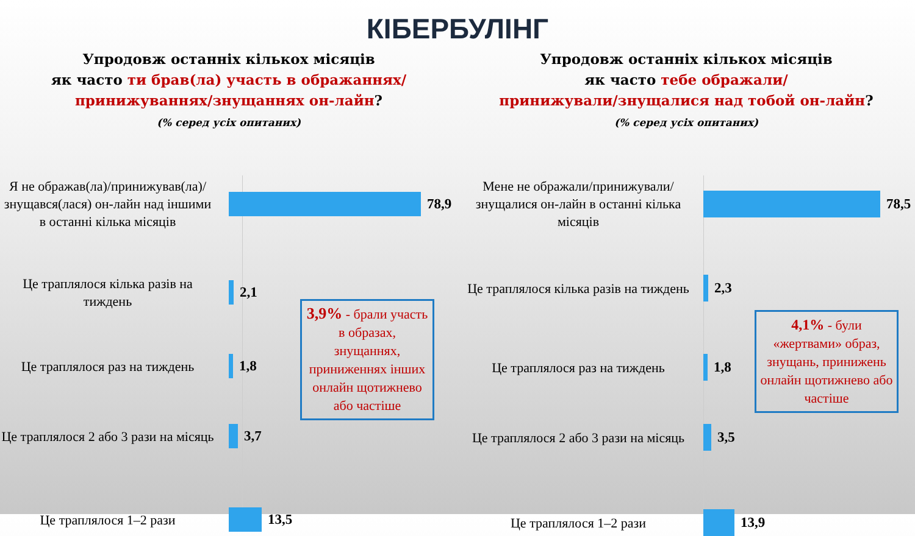КІБЕРБУЛІНГ
Упродовж останніх кількох місяців
як часто ти брав(ла) участь в ображаннях/
принижуваннях/знущаннях он-лайн?
(% серед усіх опитаних)
Я не ображав(ла)/принижував(ла)/знущався(лася) он-лайн над іншими в останні кілька місяців
78,9
Це траплялося кілька разів на тиждень
2,1
Це траплялося раз на тиждень
1,8
Це траплялося 2 або 3 рази на місяць
3,7
Це траплялося 1–2 рази
13,5
3,9% - брали участь в образах, знущаннях, приниженнях інших онлайн щотижнево або частіше
Упродовж останніх кількох місяців
як часто тебе ображали/
принижували/знущалися над тобой он-лайн?
(% серед усіх опитаних)
Мене не ображали/принижували/знущалися он-лайн в останні кілька місяців
78,5
Це траплялося кілька разів на тиждень
2,3
Це траплялося раз на тиждень
1,8
Це траплялося 2 або 3 рази на місяць
3,5
Це траплялося 1–2 рази
13,9
4,1% - були «жертвами» образ, знущань, принижень онлайн щотижнево або частіше